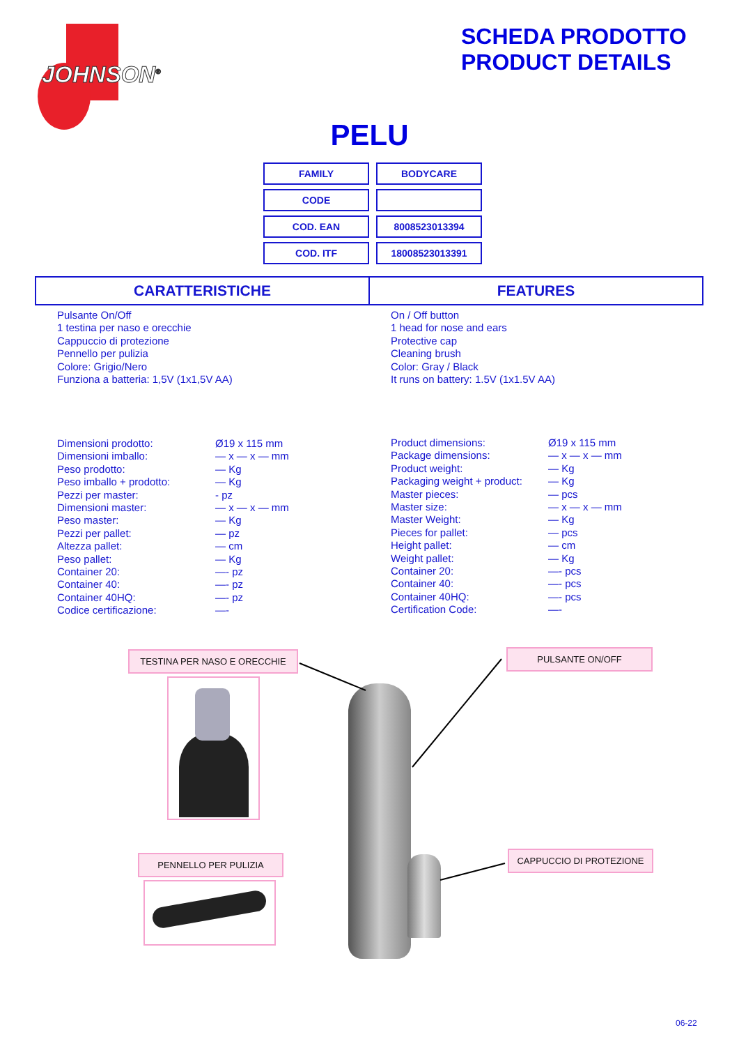JOHNSON<sup>®</sup>
SCHEDA PRODOTTO
PRODUCT DETAILS
PELU
| FAMILY | BODYCARE |
| CODE | |
| COD. EAN | 8008523013394 |
| COD. ITF | 18008523013391 |
| CARATTERISTICHE | FEATURES |
Pulsante On/Off
1 testina per naso e orecchie
Cappuccio di protezione
Pennello per pulizia
Colore: Grigio/Nero
Funziona a batteria: 1,5V (1x1,5V AA)
On / Off button
1 head for nose and ears
Protective cap
Cleaning brush
Color: Gray / Black
It runs on battery: 1.5V (1x1.5V AA)
| Dimensioni prodotto: | Ø19 x 115 mm |
| Dimensioni imballo: | — x — x — mm |
| Peso prodotto: | — Kg |
| Peso imballo + prodotto: | — Kg |
| Pezzi per master: | - pz |
| Dimensioni master: | — x — x — mm |
| Peso master: | — Kg |
| Pezzi per pallet: | — pz |
| Altezza pallet: | — cm |
| Peso pallet: | — Kg |
| Container 20: | —- pz |
| Container 40: | —- pz |
| Container 40HQ: | —- pz |
| Codice certificazione: | —- |
| Product dimensions: | Ø19 x 115 mm |
| Package dimensions: | — x — x — mm |
| Product weight: | — Kg |
| Packaging weight + product: | — Kg |
| Master pieces: | — pcs |
| Master size: | — x — x — mm |
| Master Weight: | — Kg |
| Pieces for pallet: | — pcs |
| Height pallet: | — cm |
| Weight pallet: | — Kg |
| Container 20: | —- pcs |
| Container 40: | —- pcs |
| Container 40HQ: | —- pcs |
| Certification Code: | —- |
TESTINA PER NASO E ORECCHIE PULSANTE ON/OFF
PENNELLO PER PULIZIA CAPPUCCIO DI PROTEZIONE
06-22